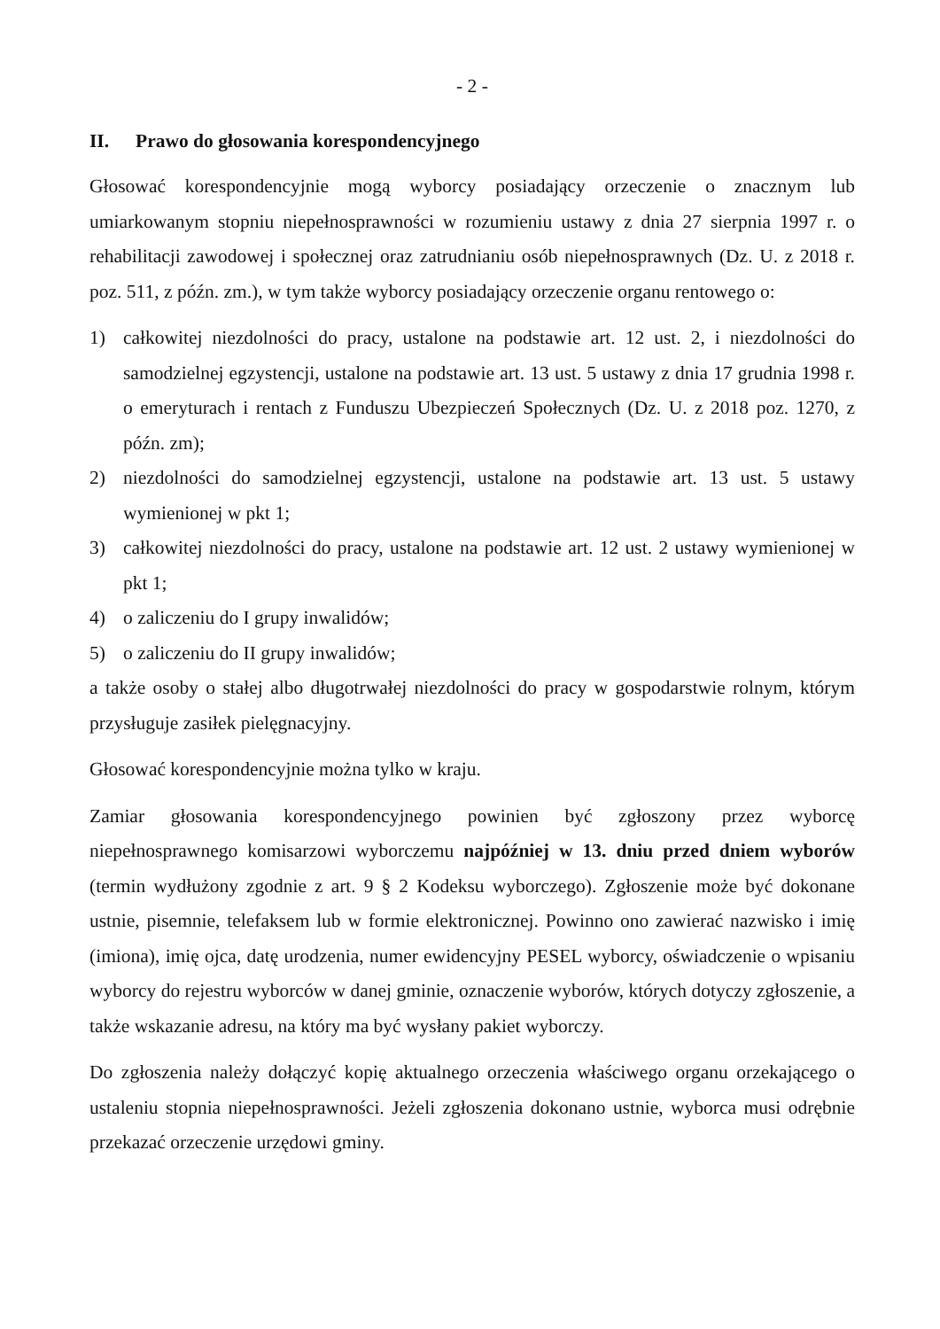- 2 -
II. Prawo do głosowania korespondencyjnego
Głosować korespondencyjnie mogą wyborcy posiadający orzeczenie o znacznym lub umiarkowanym stopniu niepełnosprawności w rozumieniu ustawy z dnia 27 sierpnia 1997 r. o rehabilitacji zawodowej i społecznej oraz zatrudnianiu osób niepełnosprawnych (Dz. U. z 2018 r. poz. 511, z późn. zm.), w tym także wyborcy posiadający orzeczenie organu rentowego o:
1) całkowitej niezdolności do pracy, ustalone na podstawie art. 12 ust. 2, i niezdolności do samodzielnej egzystencji, ustalone na podstawie art. 13 ust. 5 ustawy z dnia 17 grudnia 1998 r. o emeryturach i rentach z Funduszu Ubezpieczeń Społecznych (Dz. U. z 2018 poz. 1270, z późn. zm);
2) niezdolności do samodzielnej egzystencji, ustalone na podstawie art. 13 ust. 5 ustawy wymienionej w pkt 1;
3) całkowitej niezdolności do pracy, ustalone na podstawie art. 12 ust. 2 ustawy wymienionej w pkt 1;
4) o zaliczeniu do I grupy inwalidów;
5) o zaliczeniu do II grupy inwalidów;
a także osoby o stałej albo długotrwałej niezdolności do pracy w gospodarstwie rolnym, którym przysługuje zasiłek pielęgnacyjny.
Głosować korespondencyjnie można tylko w kraju.
Zamiar głosowania korespondencyjnego powinien być zgłoszony przez wyborcę niepełnosprawnego komisarzowi wyborczemu najpóźniej w 13. dniu przed dniem wyborów (termin wydłużony zgodnie z art. 9 § 2 Kodeksu wyborczego). Zgłoszenie może być dokonane ustnie, pisemnie, telefaksem lub w formie elektronicznej. Powinno ono zawierać nazwisko i imię (imiona), imię ojca, datę urodzenia, numer ewidencyjny PESEL wyborcy, oświadczenie o wpisaniu wyborcy do rejestru wyborców w danej gminie, oznaczenie wyborów, których dotyczy zgłoszenie, a także wskazanie adresu, na który ma być wysłany pakiet wyborczy.
Do zgłoszenia należy dołączyć kopię aktualnego orzeczenia właściwego organu orzekającego o ustaleniu stopnia niepełnosprawności. Jeżeli zgłoszenia dokonano ustnie, wyborca musi odrębnie przekazać orzeczenie urzędowi gminy.